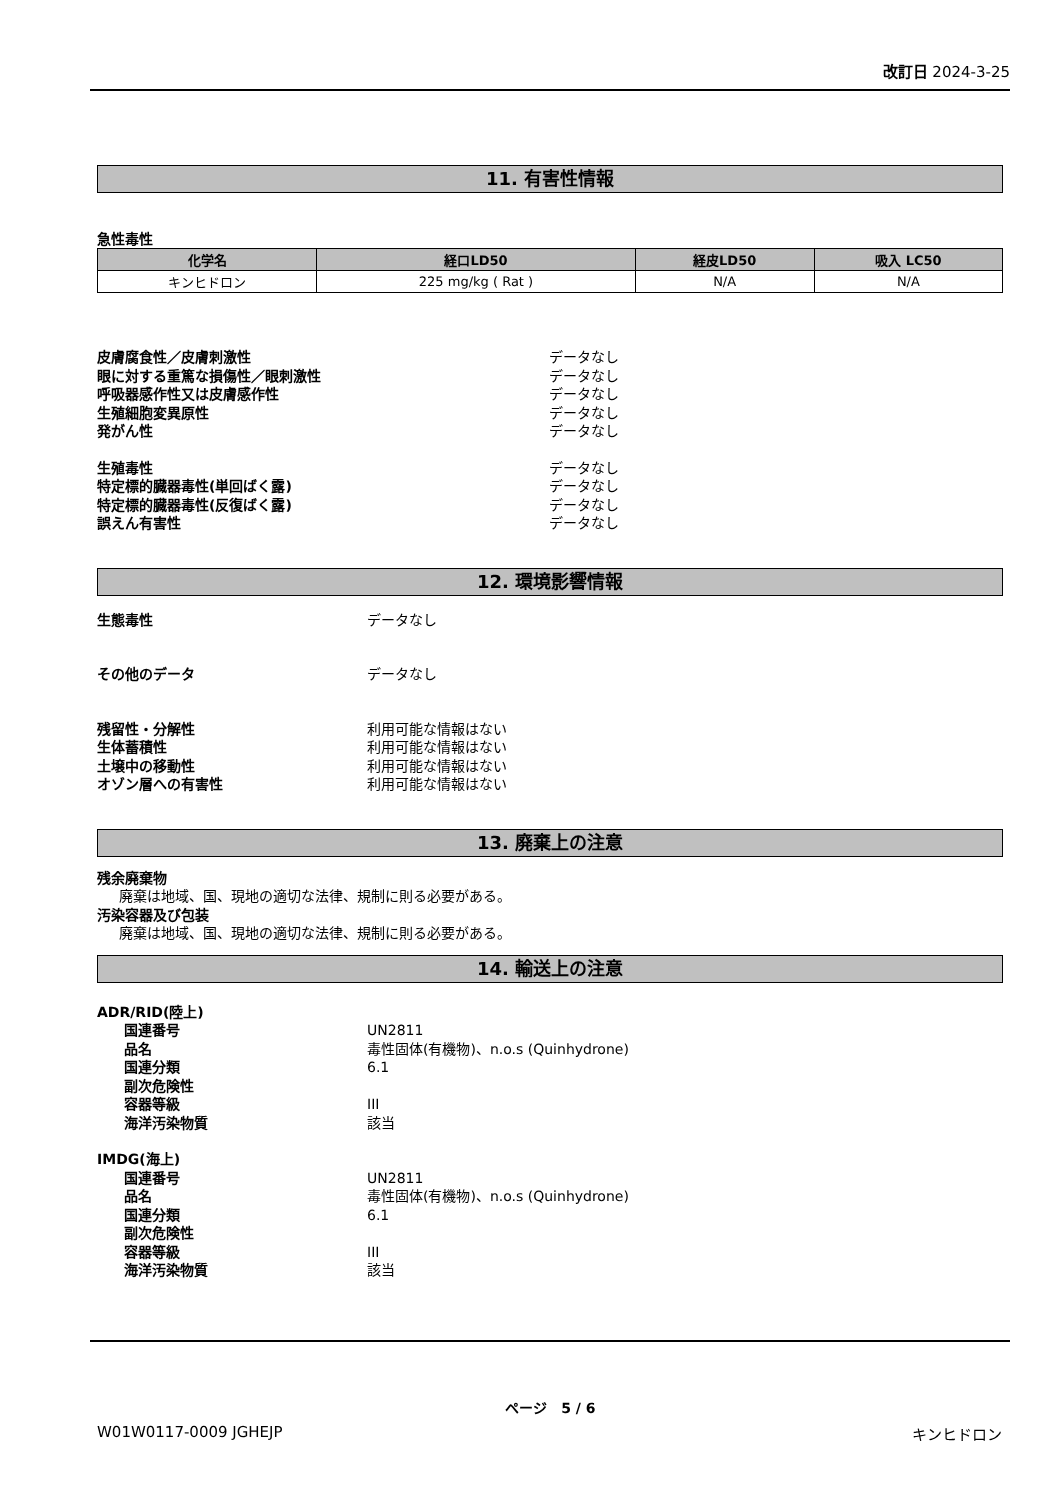改訂日 2024-3-25
11. 有害性情報
急性毒性
| 化学名 | 経口LD50 | 経皮LD50 | 吸入 LC50 |
| --- | --- | --- | --- |
| キンヒドロン | 225 mg/kg ( Rat ) | N/A | N/A |
皮膚腐食性／皮膚刺激性 データなし
眼に対する重篤な損傷性／眼刺激性 データなし
呼吸器感作性又は皮膚感作性 データなし
生殖細胞変異原性 データなし
発がん性 データなし
生殖毒性 データなし
特定標的臓器毒性(単回ばく露) データなし
特定標的臓器毒性(反復ばく露) データなし
誤えん有害性 データなし
12. 環境影響情報
生態毒性 データなし
その他のデータ データなし
残留性・分解性 利用可能な情報はない
生体蓄積性 利用可能な情報はない
土壌中の移動性 利用可能な情報はない
オゾン層への有害性 利用可能な情報はない
13. 廃棄上の注意
残余廃棄物
廃棄は地域、国、現地の適切な法律、規制に則る必要がある。
汚染容器及び包装
廃棄は地域、国、現地の適切な法律、規制に則る必要がある。
14. 輸送上の注意
ADR/RID(陸上)
国連番号 UN2811
品名 毒性固体(有機物)、n.o.s (Quinhydrone)
国連分類 6.1
副次危険性
容器等級 III
海洋汚染物質 該当
IMDG(海上)
国連番号 UN2811
品名 毒性固体(有機物)、n.o.s (Quinhydrone)
国連分類 6.1
副次危険性
容器等級 III
海洋汚染物質 該当
ページ 5 / 6
W01W0117-0009 JGHEJP キンヒドロン